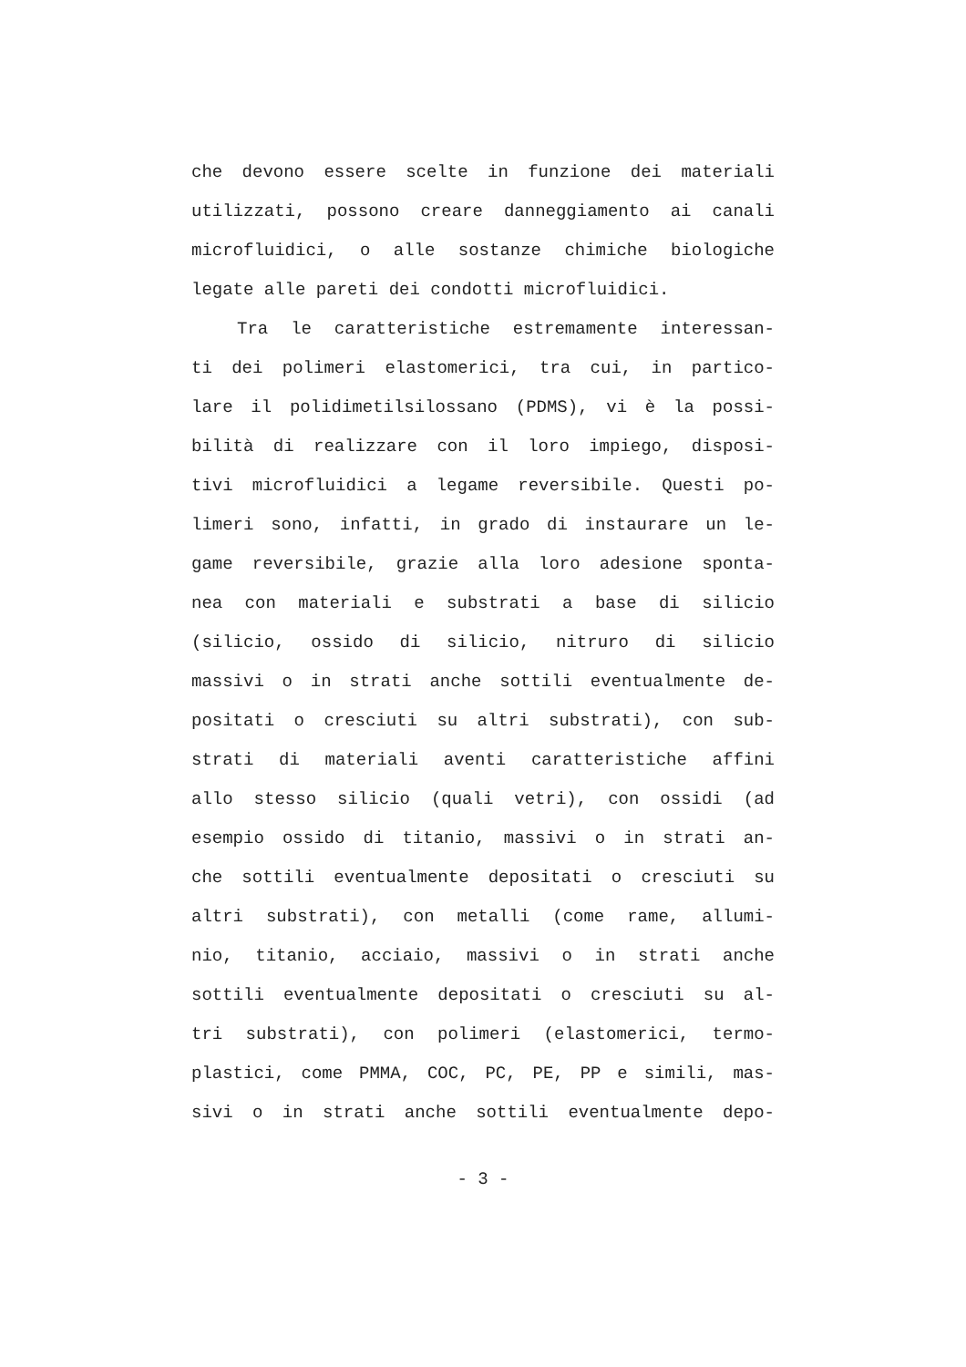che devono essere scelte in funzione dei materiali
utilizzati, possono creare danneggiamento ai canali
microfluidici, o alle sostanze chimiche biologiche
legate alle pareti dei condotti microfluidici.
Tra le caratteristiche estremamente interessan-
ti dei polimeri elastomerici, tra cui, in partico-
lare il polidimetilsilossano (PDMS), vi è la possi-
bilità di realizzare con il loro impiego, disposi-
tivi microfluidici a legame reversibile. Questi po-
limeri sono, infatti, in grado di instaurare un le-
game reversibile, grazie alla loro adesione sponta-
nea con materiali e substrati a base di silicio
(silicio, ossido di silicio, nitruro di silicio
massivi o in strati anche sottili eventualmente de-
positati o cresciuti su altri substrati), con sub-
strati di materiali aventi caratteristiche affini
allo stesso silicio (quali vetri), con ossidi (ad
esempio ossido di titanio, massivi o in strati an-
che sottili eventualmente depositati o cresciuti su
altri substrati), con metalli (come rame, allumi-
nio, titanio, acciaio, massivi o in strati anche
sottili eventualmente depositati o cresciuti su al-
tri substrati), con polimeri (elastomerici, termo-
plastici, come PMMA, COC, PC, PE, PP e simili, mas-
sivi o in strati anche sottili eventualmente depo-
- 3 -